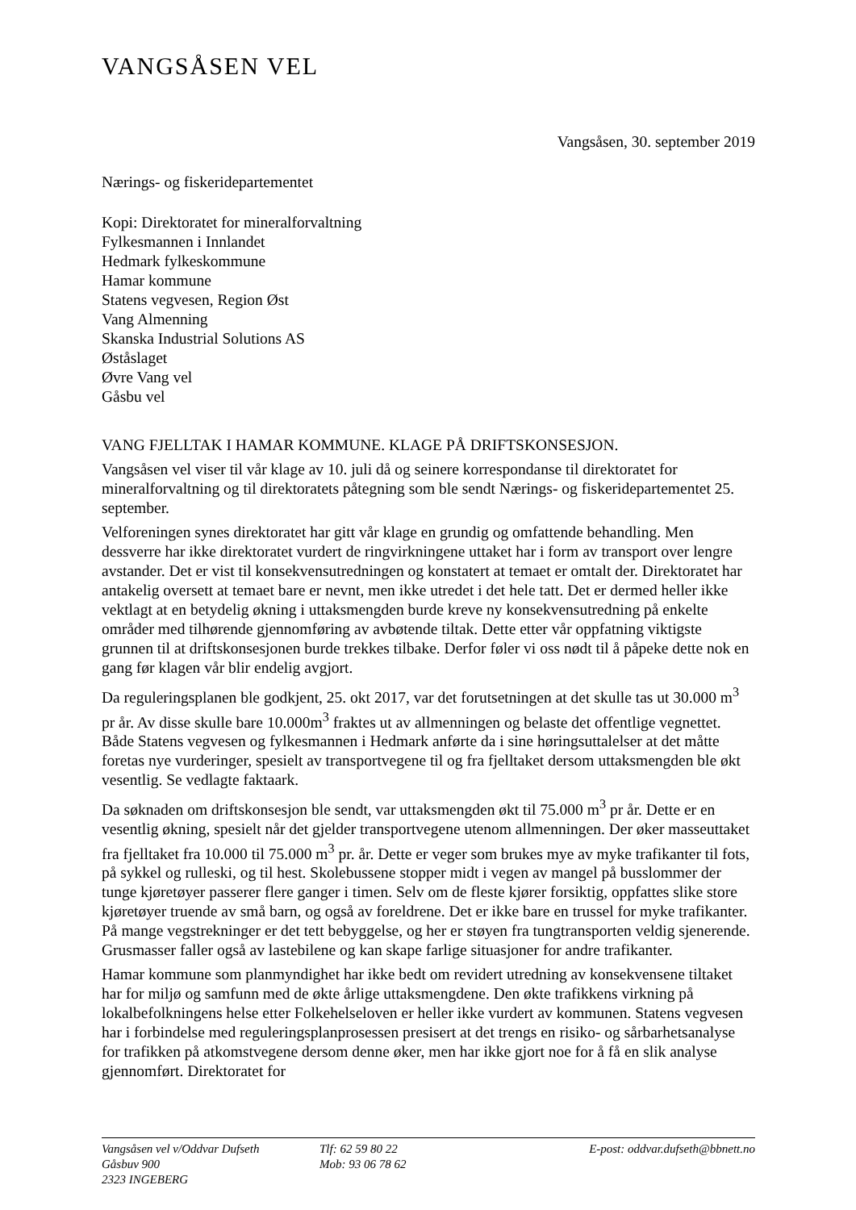VANGSÅSEN VEL
Vangsåsen, 30. september 2019
Nærings- og fiskeridepartementet
Kopi: Direktoratet for mineralforvaltning
Fylkesmannen i Innlandet
Hedmark fylkeskommune
Hamar kommune
Statens vegvesen, Region Øst
Vang Almenning
Skanska Industrial Solutions AS
Øståslaget
Øvre Vang vel
Gåsbu vel
VANG FJELLTAK I HAMAR KOMMUNE. KLAGE PÅ DRIFTSKONSESJON.
Vangsåsen vel viser til vår klage av 10. juli då og seinere korrespondanse til direktoratet for mineralforvaltning og til direktoratets påtegning som ble sendt Nærings- og fiskeridepartementet 25. september.
Velforeningen synes direktoratet har gitt vår klage en grundig og omfattende behandling. Men dessverre har ikke direktoratet vurdert de ringvirkningene uttaket har i form av transport over lengre avstander. Det er vist til konsekvensutredningen og konstatert at temaet er omtalt der. Direktoratet har antakelig oversett at temaet bare er nevnt, men ikke utredet i det hele tatt. Det er dermed heller ikke vektlagt at en betydelig økning i uttaksmengden burde kreve ny konsekvensutredning på enkelte områder med tilhørende gjennomføring av avbøtende tiltak. Dette etter vår oppfatning viktigste grunnen til at driftskonsesjonen burde trekkes tilbake. Derfor føler vi oss nødt til å påpeke dette nok en gang før klagen vår blir endelig avgjort.
Da reguleringsplanen ble godkjent, 25. okt 2017, var det forutsetningen at det skulle tas ut 30.000 m<sup>3</sup> pr år. Av disse skulle bare 10.000m<sup>3</sup> fraktes ut av allmenningen og belaste det offentlige vegnettet. Både Statens vegvesen og fylkesmannen i Hedmark anførte da i sine høringsuttalelser at det måtte foretas nye vurderinger, spesielt av transportvegene til og fra fjelltaket dersom uttaksmengden ble økt vesentlig. Se vedlagte faktaark.
Da søknaden om driftskonsesjon ble sendt, var uttaksmengden økt til 75.000 m<sup>3</sup> pr år. Dette er en vesentlig økning, spesielt når det gjelder transportvegene utenom allmenningen. Der øker masseuttaket fra fjelltaket fra 10.000 til 75.000 m<sup>3</sup> pr. år. Dette er veger som brukes mye av myke trafikanter til fots, på sykkel og rulleski, og til hest. Skolebussene stopper midt i vegen av mangel på busslommer der tunge kjøretøyer passerer flere ganger i timen. Selv om de fleste kjører forsiktig, oppfattes slike store kjøretøyer truende av små barn, og også av foreldrene. Det er ikke bare en trussel for myke trafikanter. På mange vegstrekninger er det tett bebyggelse, og her er støyen fra tungtransporten veldig sjenerende. Grusmasser faller også av lastebilene og kan skape farlige situasjoner for andre trafikanter.
Hamar kommune som planmyndighet har ikke bedt om revidert utredning av konsekvensene tiltaket har for miljø og samfunn med de økte årlige uttaksmengdene. Den økte trafikkens virkning på lokalbefolkningens helse etter Folkehelseloven er heller ikke vurdert av kommunen. Statens vegvesen har i forbindelse med reguleringsplanprosessen presisert at det trengs en risiko- og sårbarhetsanalyse for trafikken på atkomstvegene dersom denne øker, men har ikke gjort noe for å få en slik analyse gjennomført. Direktoratet for
Vangsåsen vel v/Oddvar Dufseth
Gåsbuv 900
2323 INGEBERG
Tlf: 62 59 80 22
Mob: 93 06 78 62
E-post: oddvar.dufseth@bbnett.no